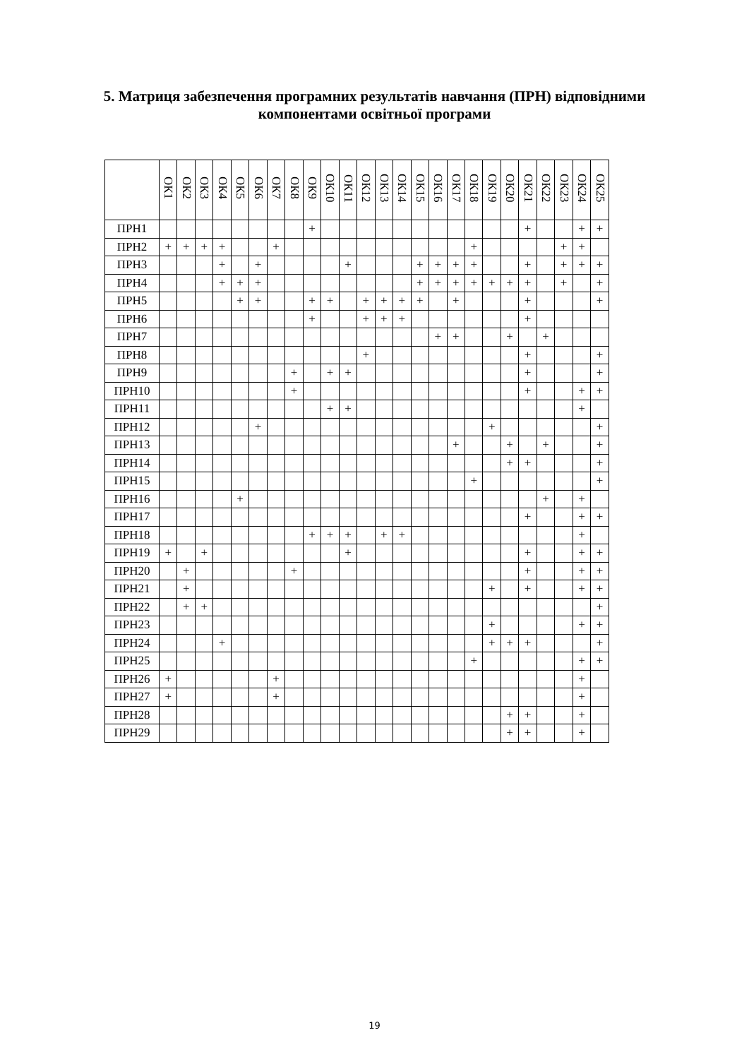5. Матриця забезпечення програмних результатів навчання (ПРН) відповідними
компонентами освітньої програми
| | ОК1 | ОК2 | ОК3 | ОК4 | ОК5 | ОК6 | ОК7 | ОК8 | ОК9 | ОК10 | ОК11 | ОК12 | ОК13 | ОК14 | ОК15 | ОК16 | ОК17 | ОК18 | ОК19 | ОК20 | ОК21 | ОК22 | ОК23 | ОК24 | ОК25 |
| --- | --- | --- | --- | --- | --- | --- | --- | --- | --- | --- | --- | --- | --- | --- | --- | --- | --- | --- | --- | --- | --- | --- | --- | --- | --- |
| ПРН1 | | | | | | | | | + | | | | | | | | | | | | + | | | + | + |
| ПРН2 | + | + | + | + | | | + | | | | | | | | | | | + | | | | | + | + | |
| ПРН3 | | | | + | | + | | | | | + | | | | + | + | + | + | | | + | | + | + | + |
| ПРН4 | | | | + | + | + | | | | | | | | | + | + | + | + | + | + | + | | + | | + |
| ПРН5 | | | | | + | + | | | + | + | | + | + | + | + | | + | | | | + | | | | + |
| ПРН6 | | | | | | | | | + | | | + | + | + | | | | | | | + | | | | |
| ПРН7 | | | | | | | | | | | | | | | | + | + | | | + | | + | | | |
| ПРН8 | | | | | | | | | | | | + | | | | | | | | | + | | | | + |
| ПРН9 | | | | | | | | + | | + | + | | | | | | | | | | + | | | | + |
| ПРН10 | | | | | | | | + | | | | | | | | | | | | | + | | | + | + |
| ПРН11 | | | | | | | | | | + | + | | | | | | | | | | | | | + | |
| ПРН12 | | | | | | + | | | | | | | | | | | | | + | | | | | | + |
| ПРН13 | | | | | | | | | | | | | | | | | + | | | + | | + | | | + |
| ПРН14 | | | | | | | | | | | | | | | | | | | | + | + | | | | + |
| ПРН15 | | | | | | | | | | | | | | | | | | + | | | | | | | + |
| ПРН16 | | | | | + | | | | | | | | | | | | | | | | | + | | + | |
| ПРН17 | | | | | | | | | | | | | | | | | | | | | + | | | + | + |
| ПРН18 | | | | | | | | | + | + | + | | + | + | | | | | | | | | | + | |
| ПРН19 | + | | + | | | | | | | | + | | | | | | | | | | + | | | + | + |
| ПРН20 | | + | | | | | | + | | | | | | | | | | | | | + | | | + | + |
| ПРН21 | | + | | | | | | | | | | | | | | | | | + | | + | | | + | + |
| ПРН22 | | + | + | | | | | | | | | | | | | | | | | | | | | | + |
| ПРН23 | | | | | | | | | | | | | | | | | | | + | | | | | + | + |
| ПРН24 | | | | + | | | | | | | | | | | | | | | + | + | + | | | | + |
| ПРН25 | | | | | | | | | | | | | | | | | | + | | | | | | + | + |
| ПРН26 | + | | | | | | + | | | | | | | | | | | | | | | | | + | |
| ПРН27 | + | | | | | | + | | | | | | | | | | | | | | | | | + | |
| ПРН28 | | | | | | | | | | | | | | | | | | | | + | + | | | + | |
| ПРН29 | | | | | | | | | | | | | | | | | | | | + | + | | | + | |
19